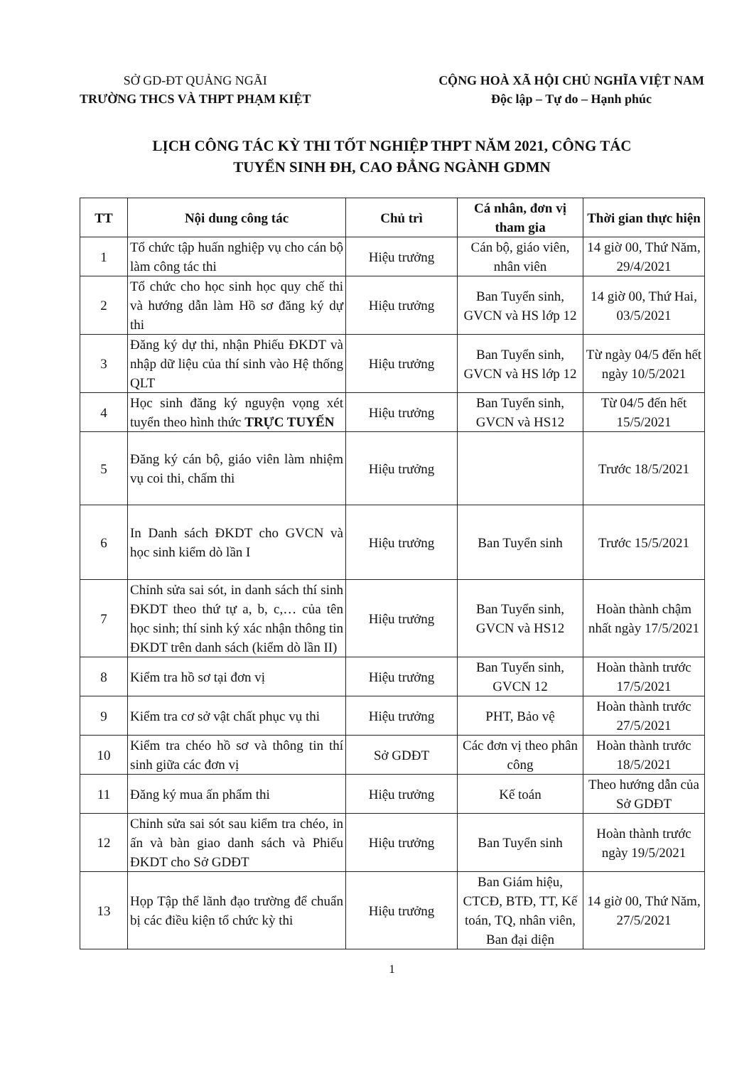SỞ GD-ĐT QUẢNG NGÃI
TRƯỜNG THCS VÀ THPT PHẠM KIỆT
CỘNG HOÀ XÃ HỘI CHỦ NGHĨA VIỆT NAM
Độc lập – Tự do – Hạnh phúc
LỊCH CÔNG TÁC KỲ THI TỐT NGHIỆP THPT NĂM 2021, CÔNG TÁC
TUYỂN SINH ĐH, CAO ĐẲNG NGÀNH GDMN
| TT | Nội dung công tác | Chủ trì | Cá nhân, đơn vị tham gia | Thời gian thực hiện |
| --- | --- | --- | --- | --- |
| 1 | Tổ chức tập huấn nghiệp vụ cho cán bộ làm công tác thi | Hiệu trưởng | Cán bộ, giáo viên, nhân viên | 14 giờ 00, Thứ Năm, 29/4/2021 |
| 2 | Tổ chức cho học sinh học quy chế thi và hướng dẫn làm Hồ sơ đăng ký dự thi | Hiệu trưởng | Ban Tuyển sinh, GVCN và HS lớp 12 | 14 giờ 00, Thứ Hai, 03/5/2021 |
| 3 | Đăng ký dự thi, nhận Phiếu ĐKDT và nhập dữ liệu của thí sinh vào Hệ thống QLT | Hiệu trưởng | Ban Tuyển sinh, GVCN và HS lớp 12 | Từ ngày 04/5 đến hết ngày 10/5/2021 |
| 4 | Học sinh đăng ký nguyện vọng xét tuyển theo hình thức TRỰC TUYẾN | Hiệu trưởng | Ban Tuyển sinh, GVCN và HS12 | Từ 04/5 đến hết 15/5/2021 |
| 5 | Đăng ký cán bộ, giáo viên làm nhiệm vụ coi thi, chấm thi | Hiệu trưởng | | Trước 18/5/2021 |
| 6 | In Danh sách ĐKDT cho GVCN và học sinh kiểm dò lần I | Hiệu trưởng | Ban Tuyển sinh | Trước 15/5/2021 |
| 7 | Chỉnh sửa sai sót, in danh sách thí sinh ĐKDT theo thứ tự a, b, c,… của tên học sinh; thí sinh ký xác nhận thông tin ĐKDT trên danh sách (kiểm dò lần II) | Hiệu trưởng | Ban Tuyển sinh, GVCN và HS12 | Hoàn thành chậm nhất ngày 17/5/2021 |
| 8 | Kiểm tra hồ sơ tại đơn vị | Hiệu trưởng | Ban Tuyển sinh, GVCN 12 | Hoàn thành trước 17/5/2021 |
| 9 | Kiểm tra cơ sở vật chất phục vụ thi | Hiệu trưởng | PHT, Bảo vệ | Hoàn thành trước 27/5/2021 |
| 10 | Kiểm tra chéo hồ sơ và thông tin thí sinh giữa các đơn vị | Sở GDĐT | Các đơn vị theo phân công | Hoàn thành trước 18/5/2021 |
| 11 | Đăng ký mua ấn phẩm thi | Hiệu trưởng | Kế toán | Theo hướng dẫn của Sở GDĐT |
| 12 | Chỉnh sửa sai sót sau kiểm tra chéo, in ấn và bàn giao danh sách và Phiếu ĐKDT cho Sở GDĐT | Hiệu trưởng | Ban Tuyển sinh | Hoàn thành trước ngày 19/5/2021 |
| 13 | Họp Tập thể lãnh đạo trường để chuẩn bị các điều kiện tổ chức kỳ thi | Hiệu trưởng | Ban Giám hiệu, CTCĐ, BTĐ, TT, Kế toán, TQ, nhân viên, Ban đại diện | 14 giờ 00, Thứ Năm, 27/5/2021 |
1